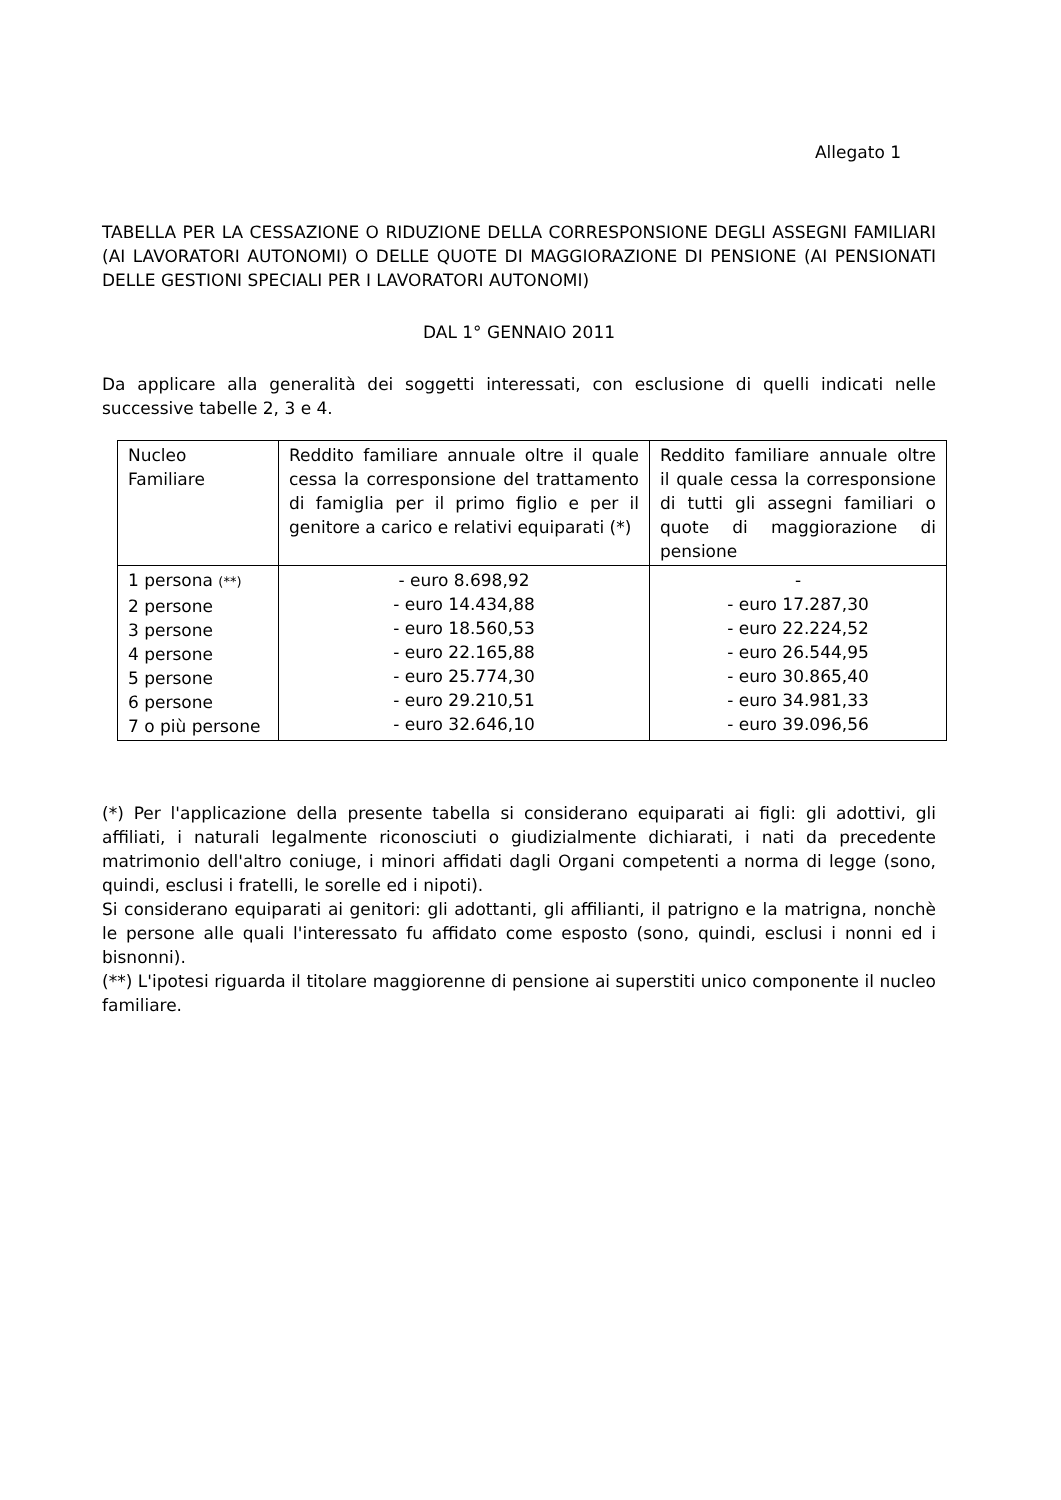Allegato 1
TABELLA PER LA CESSAZIONE O RIDUZIONE DELLA CORRESPONSIONE DEGLI ASSEGNI FAMILIARI (AI LAVORATORI AUTONOMI) O DELLE QUOTE DI MAGGIORAZIONE DI PENSIONE (AI PENSIONATI DELLE GESTIONI SPECIALI PER I LAVORATORI AUTONOMI)
DAL 1° GENNAIO 2011
Da applicare alla generalità dei soggetti interessati, con esclusione di quelli indicati nelle successive tabelle 2, 3 e 4.
| Nucleo Familiare | Reddito familiare annuale oltre il quale cessa la corresponsione del trattamento di famiglia per il primo figlio e per il genitore a carico e relativi equiparati (*) | Reddito familiare annuale oltre il quale cessa la corresponsione di tutti gli assegni familiari o quote di maggiorazione di pensione |
| 1 persona (**) 2 persone 3 persone 4 persone 5 persone 6 persone 7 o più persone | - euro 8.698,92 - euro 14.434,88 - euro 18.560,53 - euro 22.165,88 - euro 25.774,30 - euro 29.210,51 - euro 32.646,10 | - - euro 17.287,30 - euro 22.224,52 - euro 26.544,95 - euro 30.865,40 - euro 34.981,33 - euro 39.096,56 |
(*) Per l'applicazione della presente tabella si considerano equiparati ai figli: gli adottivi, gli affiliati, i naturali legalmente riconosciuti o giudizialmente dichiarati, i nati da precedente matrimonio dell'altro coniuge, i minori affidati dagli Organi competenti a norma di legge (sono, quindi, esclusi i fratelli, le sorelle ed i nipoti).
Si considerano equiparati ai genitori: gli adottanti, gli affilianti, il patrigno e la matrigna, nonchè le persone alle quali l'interessato fu affidato come esposto (sono, quindi, esclusi i nonni ed i bisnonni).
(**) L'ipotesi riguarda il titolare maggiorenne di pensione ai superstiti unico componente il nucleo familiare.